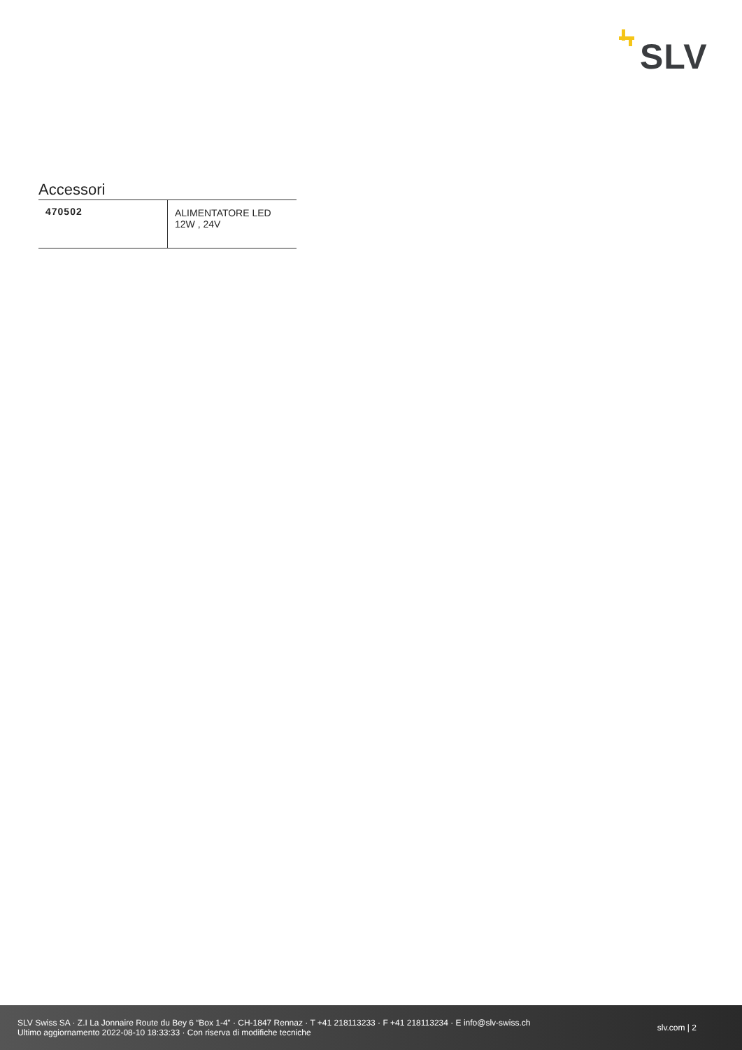SLV
Accessori
| 470502 | ALIMENTATORE LED 12W , 24V |
SLV Swiss SA · Z.I La Jonnaire Route du Bey 6 “Box 1-4” · CH-1847 Rennaz · T +41 218113233 · F +41 218113234 · E info@slv-swiss.ch
Ultimo aggiornamento 2022-08-10 18:33:33 · Con riserva di modifiche tecniche
slv.com | 2